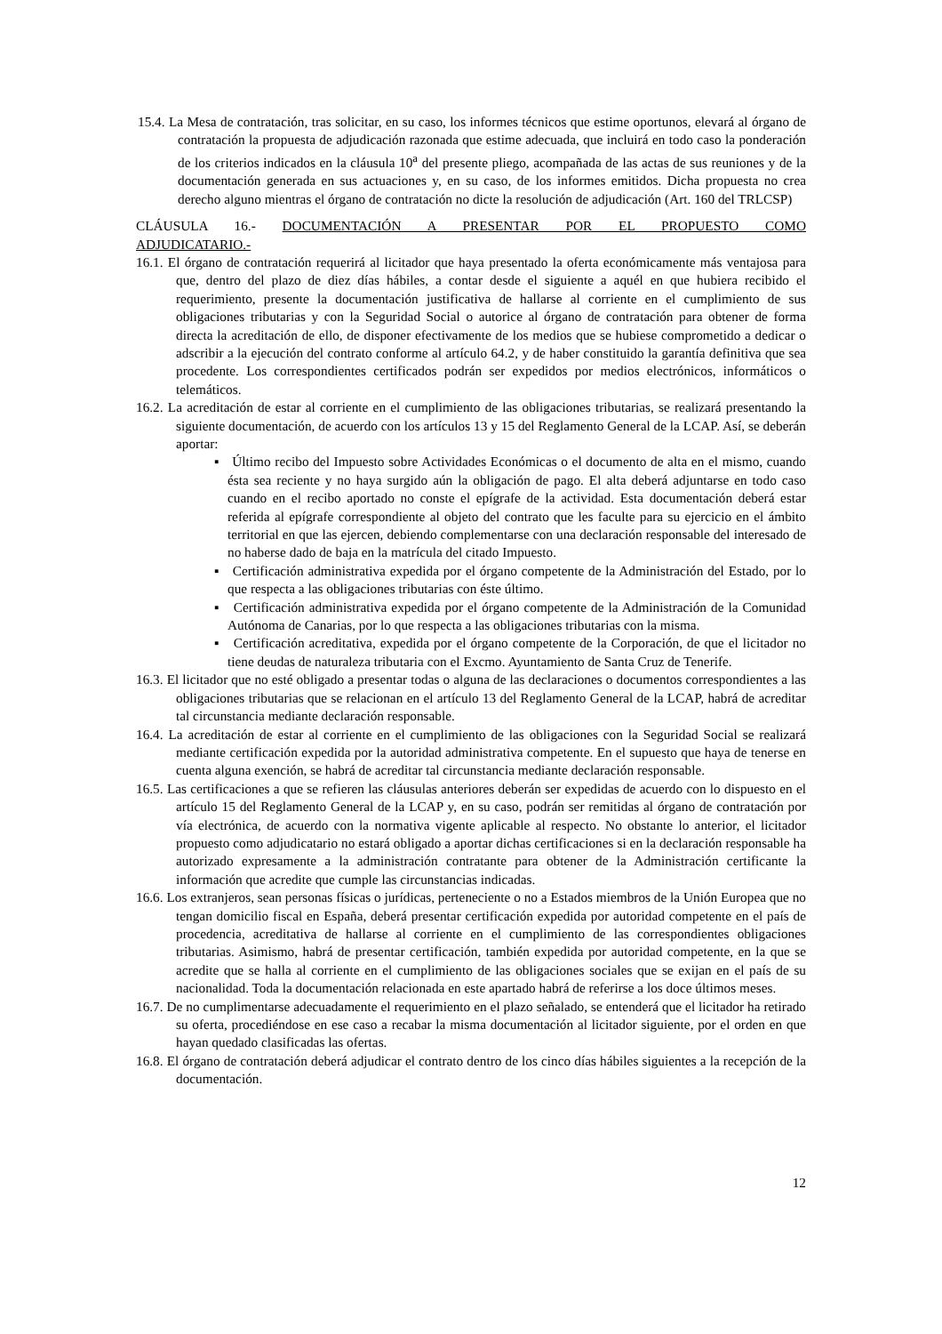15.4. La Mesa de contratación, tras solicitar, en su caso, los informes técnicos que estime oportunos, elevará al órgano de contratación la propuesta de adjudicación razonada que estime adecuada, que incluirá en todo caso la ponderación de los criterios indicados en la cláusula 10<sup>a</sup> del presente pliego, acompañada de las actas de sus reuniones y de la documentación generada en sus actuaciones y, en su caso, de los informes emitidos. Dicha propuesta no crea derecho alguno mientras el órgano de contratación no dicte la resolución de adjudicación (Art. 160 del TRLCSP)
CLÁUSULA 16.- DOCUMENTACIÓN A PRESENTAR POR EL PROPUESTO COMO
ADJUDICATARIO.-
16.1. El órgano de contratación requerirá al licitador que haya presentado la oferta económicamente más ventajosa para que, dentro del plazo de diez días hábiles, a contar desde el siguiente a aquél en que hubiera recibido el requerimiento, presente la documentación justificativa de hallarse al corriente en el cumplimiento de sus obligaciones tributarias y con la Seguridad Social o autorice al órgano de contratación para obtener de forma directa la acreditación de ello, de disponer efectivamente de los medios que se hubiese comprometido a dedicar o adscribir a la ejecución del contrato conforme al artículo 64.2, y de haber constituido la garantía definitiva que sea procedente. Los correspondientes certificados podrán ser expedidos por medios electrónicos, informáticos o telemáticos.
16.2. La acreditación de estar al corriente en el cumplimiento de las obligaciones tributarias, se realizará presentando la siguiente documentación, de acuerdo con los artículos 13 y 15 del Reglamento General de la LCAP. Así, se deberán aportar:
▪ Último recibo del Impuesto sobre Actividades Económicas o el documento de alta en el mismo, cuando ésta sea reciente y no haya surgido aún la obligación de pago. El alta deberá adjuntarse en todo caso cuando en el recibo aportado no conste el epígrafe de la actividad. Esta documentación deberá estar referida al epígrafe correspondiente al objeto del contrato que les faculte para su ejercicio en el ámbito territorial en que las ejercen, debiendo complementarse con una declaración responsable del interesado de no haberse dado de baja en la matrícula del citado Impuesto.
▪ Certificación administrativa expedida por el órgano competente de la Administración del Estado, por lo que respecta a las obligaciones tributarias con éste último.
▪ Certificación administrativa expedida por el órgano competente de la Administración de la Comunidad Autónoma de Canarias, por lo que respecta a las obligaciones tributarias con la misma.
▪ Certificación acreditativa, expedida por el órgano competente de la Corporación, de que el licitador no tiene deudas de naturaleza tributaria con el Excmo. Ayuntamiento de Santa Cruz de Tenerife.
16.3. El licitador que no esté obligado a presentar todas o alguna de las declaraciones o documentos correspondientes a las obligaciones tributarias que se relacionan en el artículo 13 del Reglamento General de la LCAP, habrá de acreditar tal circunstancia mediante declaración responsable.
16.4. La acreditación de estar al corriente en el cumplimiento de las obligaciones con la Seguridad Social se realizará mediante certificación expedida por la autoridad administrativa competente. En el supuesto que haya de tenerse en cuenta alguna exención, se habrá de acreditar tal circunstancia mediante declaración responsable.
16.5. Las certificaciones a que se refieren las cláusulas anteriores deberán ser expedidas de acuerdo con lo dispuesto en el artículo 15 del Reglamento General de la LCAP y, en su caso, podrán ser remitidas al órgano de contratación por vía electrónica, de acuerdo con la normativa vigente aplicable al respecto. No obstante lo anterior, el licitador propuesto como adjudicatario no estará obligado a aportar dichas certificaciones si en la declaración responsable ha autorizado expresamente a la administración contratante para obtener de la Administración certificante la información que acredite que cumple las circunstancias indicadas.
16.6. Los extranjeros, sean personas físicas o jurídicas, perteneciente o no a Estados miembros de la Unión Europea que no tengan domicilio fiscal en España, deberá presentar certificación expedida por autoridad competente en el país de procedencia, acreditativa de hallarse al corriente en el cumplimiento de las correspondientes obligaciones tributarias. Asimismo, habrá de presentar certificación, también expedida por autoridad competente, en la que se acredite que se halla al corriente en el cumplimiento de las obligaciones sociales que se exijan en el país de su nacionalidad. Toda la documentación relacionada en este apartado habrá de referirse a los doce últimos meses.
16.7. De no cumplimentarse adecuadamente el requerimiento en el plazo señalado, se entenderá que el licitador ha retirado su oferta, procediéndose en ese caso a recabar la misma documentación al licitador siguiente, por el orden en que hayan quedado clasificadas las ofertas.
16.8. El órgano de contratación deberá adjudicar el contrato dentro de los cinco días hábiles siguientes a la recepción de la documentación.
12